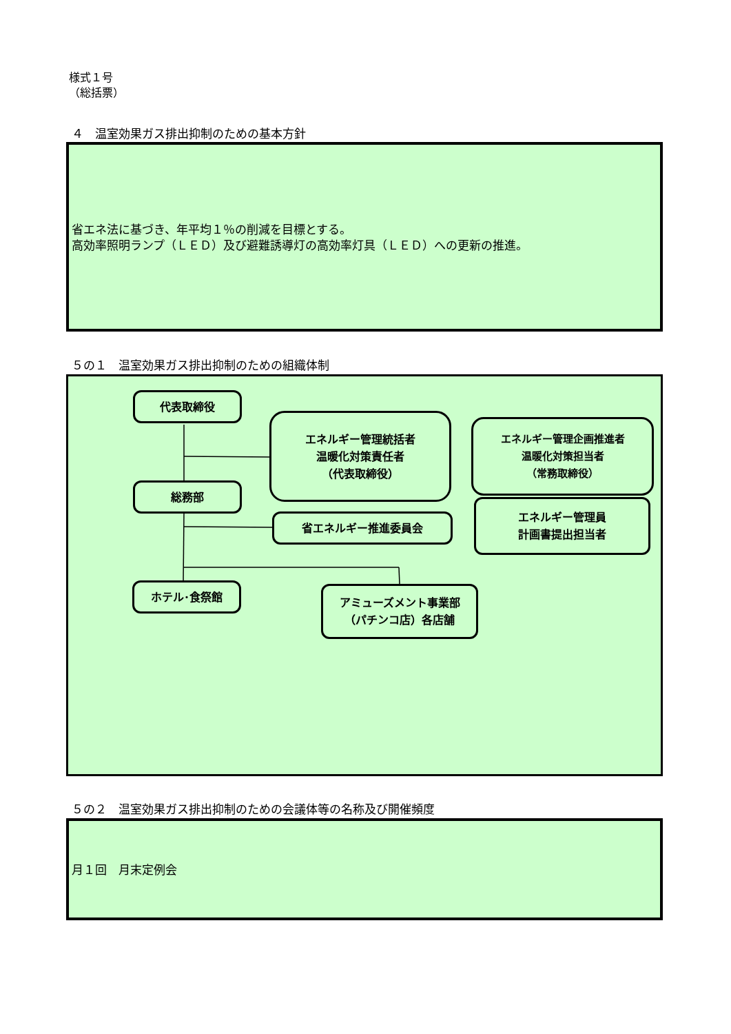様式１号
（総括票）
４　温室効果ガス排出抑制のための基本方針
省エネ法に基づき、年平均１％の削減を目標とする。
高効率照明ランプ（ＬＥＤ）及び避難誘導灯の高効率灯具（ＬＥＤ）への更新の推進。
５の１　温室効果ガス排出抑制のための組織体制
代表取締役
エネルギー管理統括者
温暖化対策責任者
（代表取締役）
エネルギー管理企画推進者
温暖化対策担当者
（常務取締役）
総務部
省エネルギー推進委員会
エネルギー管理員
計画書提出担当者
ホテル･食祭館
アミューズメント事業部
（パチンコ店）各店舗
５の２　温室効果ガス排出抑制のための会議体等の名称及び開催頻度
月１回　月末定例会